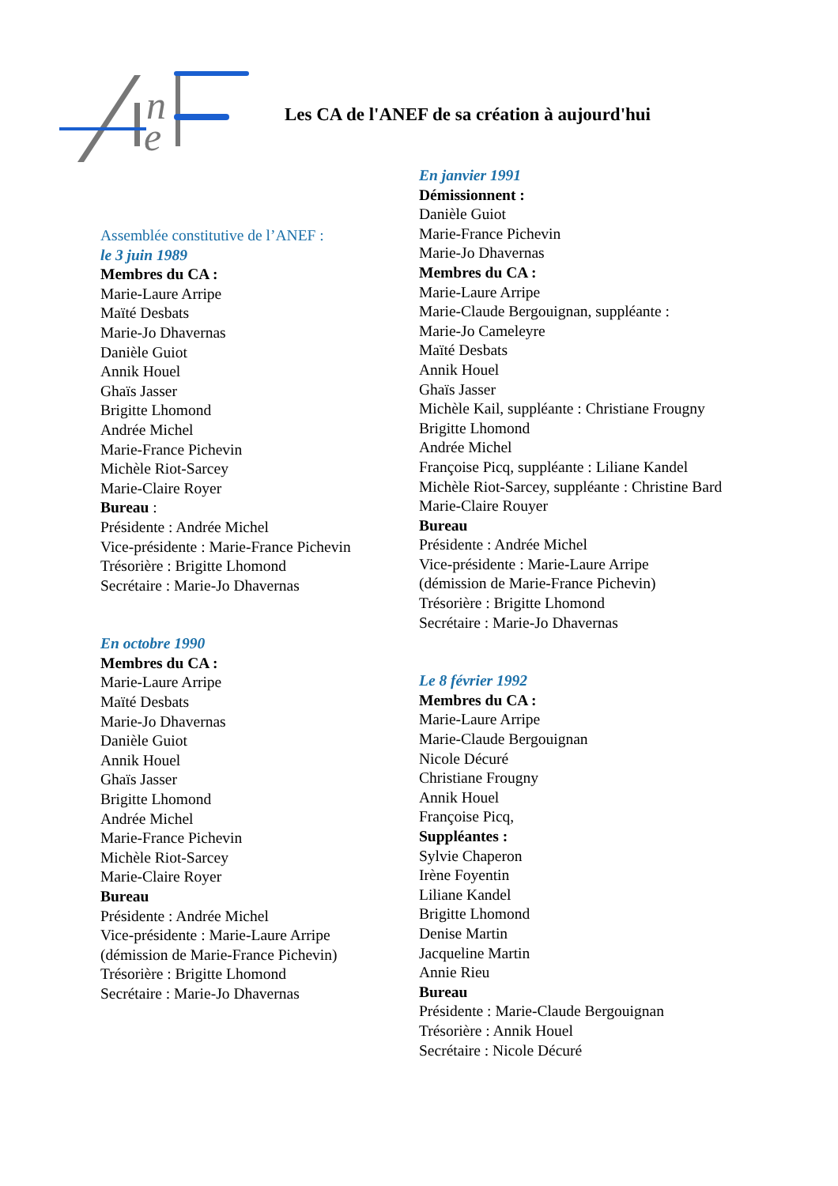n
e
Les CA de l'ANEF de sa création à aujourd'hui
Assemblée constitutive de l’ANEF :
le 3 juin 1989
Membres du CA :
Marie-Laure Arripe
Maïté Desbats
Marie-Jo Dhavernas
Danièle Guiot
Annik Houel
Ghaïs Jasser
Brigitte Lhomond
Andrée Michel
Marie-France Pichevin
Michèle Riot-Sarcey
Marie-Claire Royer
Bureau :
Présidente : Andrée Michel
Vice-présidente : Marie-France Pichevin
Trésorière : Brigitte Lhomond
Secrétaire : Marie-Jo Dhavernas
En octobre 1990
Membres du CA :
Marie-Laure Arripe
Maïté Desbats
Marie-Jo Dhavernas
Danièle Guiot
Annik Houel
Ghaïs Jasser
Brigitte Lhomond
Andrée Michel
Marie-France Pichevin
Michèle Riot-Sarcey
Marie-Claire Royer
Bureau
Présidente : Andrée Michel
Vice-présidente : Marie-Laure Arripe
(démission de Marie-France Pichevin)
Trésorière : Brigitte Lhomond
Secrétaire : Marie-Jo Dhavernas
En janvier 1991
Démissionnent :
Danièle Guiot
Marie-France Pichevin
Marie-Jo Dhavernas
Membres du CA :
Marie-Laure Arripe
Marie-Claude Bergouignan, suppléante :
Marie-Jo Cameleyre
Maïté Desbats
Annik Houel
Ghaïs Jasser
Michèle Kail, suppléante : Christiane Frougny
Brigitte Lhomond
Andrée Michel
Françoise Picq, suppléante : Liliane Kandel
Michèle Riot-Sarcey, suppléante : Christine Bard
Marie-Claire Rouyer
Bureau
Présidente : Andrée Michel
Vice-présidente : Marie-Laure Arripe
(démission de Marie-France Pichevin)
Trésorière : Brigitte Lhomond
Secrétaire : Marie-Jo Dhavernas
Le 8 février 1992
Membres du CA :
Marie-Laure Arripe
Marie-Claude Bergouignan
Nicole Décuré
Christiane Frougny
Annik Houel
Françoise Picq,
Suppléantes :
Sylvie Chaperon
Irène Foyentin
Liliane Kandel
Brigitte Lhomond
Denise Martin
Jacqueline Martin
Annie Rieu
Bureau
Présidente : Marie-Claude Bergouignan
Trésorière : Annik Houel
Secrétaire : Nicole Décuré